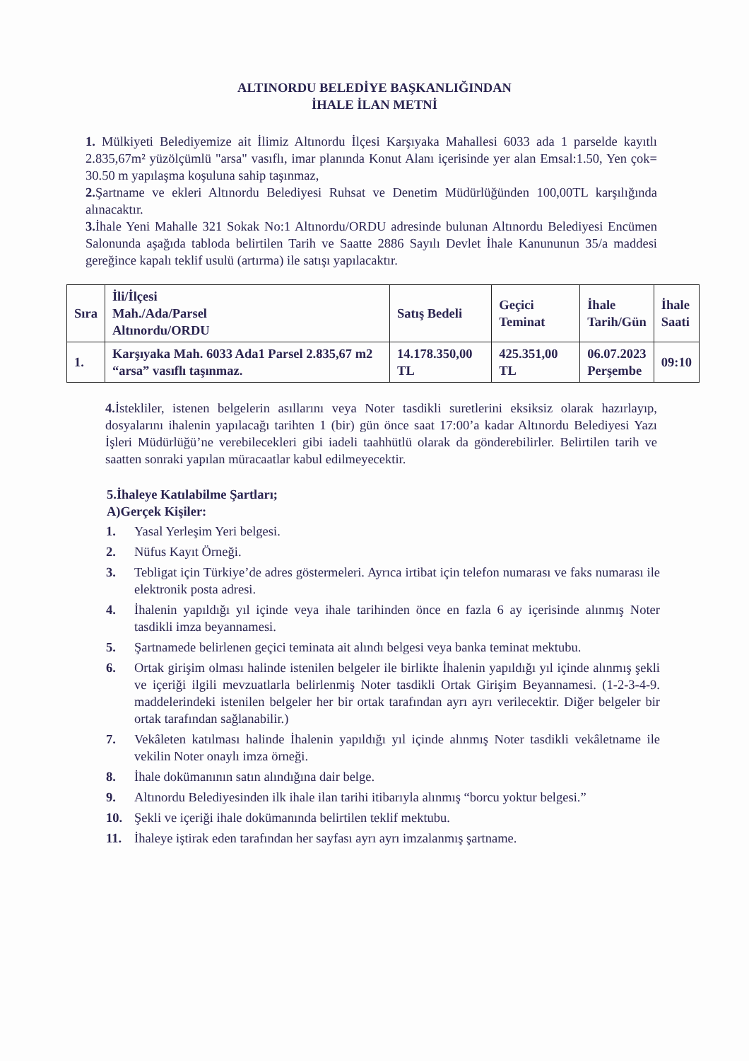ALTINORDU BELEDİYE BAŞKANLIĞINDAN
İHALE İLAN METNİ
1. Mülkiyeti Belediyemize ait İlimiz Altınordu İlçesi Karşıyaka Mahallesi 6033 ada 1 parselde kayıtlı 2.835,67m² yüzölçümlü "arsa" vasıflı, imar planında Konut Alanı içerisinde yer alan Emsal:1.50, Yen çok= 30.50 m yapılaşma koşuluna sahip taşınmaz,
2. Şartname ve ekleri Altınordu Belediyesi Ruhsat ve Denetim Müdürlüğünden 100,00TL karşılığında alınacaktır.
3. İhale Yeni Mahalle 321 Sokak No:1 Altınordu/ORDU adresinde bulunan Altınordu Belediyesi Encümen Salonunda aşağıda tabloda belirtilen Tarih ve Saatte 2886 Sayılı Devlet İhale Kanununun 35/a maddesi gereğince kapalı teklif usulü (artırma) ile satışı yapılacaktır.
| Sıra | İli/İlçesi Mah./Ada/Parsel Altınordu/ORDU | Satış Bedeli | Geçici Teminat | İhale Tarih/Gün | İhale Saati |
| --- | --- | --- | --- | --- | --- |
| 1. | Karşıyaka Mah. 6033 Ada1 Parsel 2.835,67 m2 “arsa” vasıflı taşınmaz. | 14.178.350,00 TL | 425.351,00 TL | 06.07.2023 Perşembe | 09:10 |
4. İstekliler, istenen belgelerin asıllarını veya Noter tasdikli suretlerini eksiksiz olarak hazırlayıp, dosyalarını ihalenin yapılacağı tarihten 1 (bir) gün önce saat 17:00’a kadar Altınordu Belediyesi Yazı İşleri Müdürlüğü’ne verebilecekleri gibi iadeli taahhütlü olarak da gönderebilirler. Belirtilen tarih ve saatten sonraki yapılan müracaatlar kabul edilmeyecektir.
5.İhaleye Katılabilme Şartları;
A)Gerçek Kişiler:
1. Yasal Yerleşim Yeri belgesi.
2. Nüfus Kayıt Örneği.
3. Tebligat için Türkiye’de adres göstermeleri. Ayrıca irtibat için telefon numarası ve faks numarası ile elektronik posta adresi.
4. İhalenin yapıldığı yıl içinde veya ihale tarihinden önce en fazla 6 ay içerisinde alınmış Noter tasdikli imza beyannamesi.
5. Şartnamede belirlenen geçici teminata ait alındı belgesi veya banka teminat mektubu.
6. Ortak girişim olması halinde istenilen belgeler ile birlikte İhalenin yapıldığı yıl içinde alınmış şekli ve içeriği ilgili mevzuatlarla belirlenmiş Noter tasdikli Ortak Girişim Beyannamesi. (1-2-3-4-9. maddelerindeki istenilen belgeler her bir ortak tarafından ayrı ayrı verilecektir. Diğer belgeler bir ortak tarafından sağlanabilir.)
7. Vekâleten katılması halinde İhalenin yapıldığı yıl içinde alınmış Noter tasdikli vekâletname ile vekilin Noter onaylı imza örneği.
8. İhale dokümanının satın alındığına dair belge.
9. Altınordu Belediyesinden ilk ihale ilan tarihi itibarıyla alınmış “borcu yoktur belgesi.”
10. Şekli ve içeriği ihale dokümanında belirtilen teklif mektubu.
11. İhaleye iştirak eden tarafından her sayfası ayrı ayrı imzalanmış şartname.